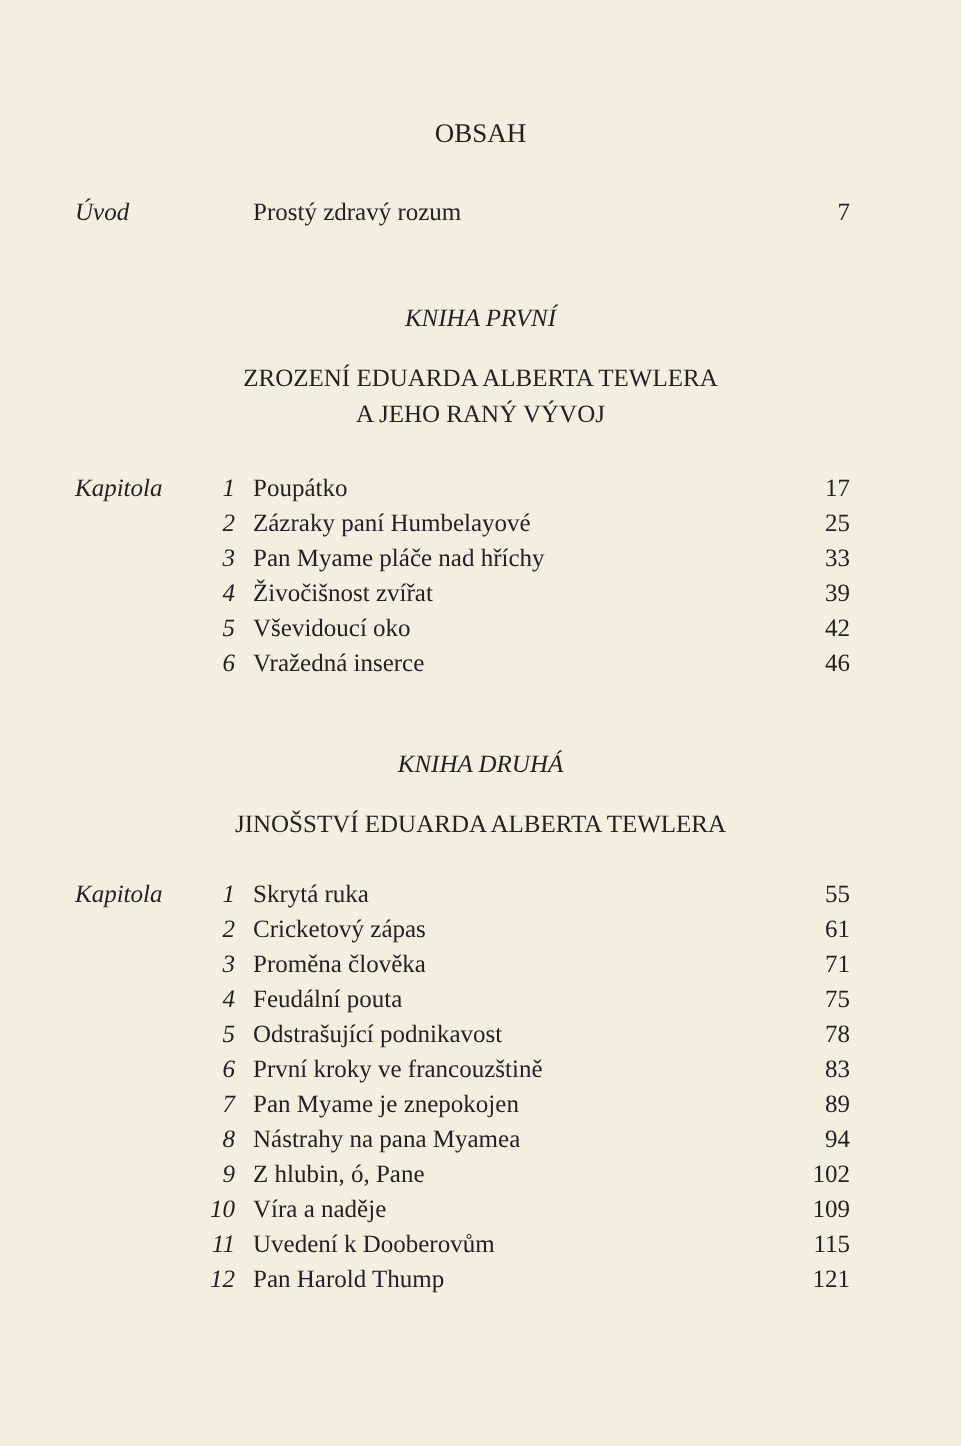OBSAH
| Úvod | | Prostý zdravý rozum | 7 |
KNIHA PRVNÍ
ZROZENÍ EDUARDA ALBERTA TEWLERA
A JEHO RANÝ VÝVOJ
| Kapitola | 1 | Poupátko | 17 |
| | 2 | Zázraky paní Humbelayové | 25 |
| | 3 | Pan Myame pláče nad hříchy | 33 |
| | 4 | Živočišnost zvířat | 39 |
| | 5 | Vševidoucí oko | 42 |
| | 6 | Vražedná inserce | 46 |
KNIHA DRUHÁ
JINOŠSTVÍ EDUARDA ALBERTA TEWLERA
| Kapitola | 1 | Skrytá ruka | 55 |
| | 2 | Cricketový zápas | 61 |
| | 3 | Proměna člověka | 71 |
| | 4 | Feudální pouta | 75 |
| | 5 | Odstrašující podnikavost | 78 |
| | 6 | První kroky ve francouzštině | 83 |
| | 7 | Pan Myame je znepokojen | 89 |
| | 8 | Nástrahy na pana Myamea | 94 |
| | 9 | Z hlubin, ó, Pane | 102 |
| | 10 | Víra a naděje | 109 |
| | 11 | Uvedení k Dooberovům | 115 |
| | 12 | Pan Harold Thump | 121 |